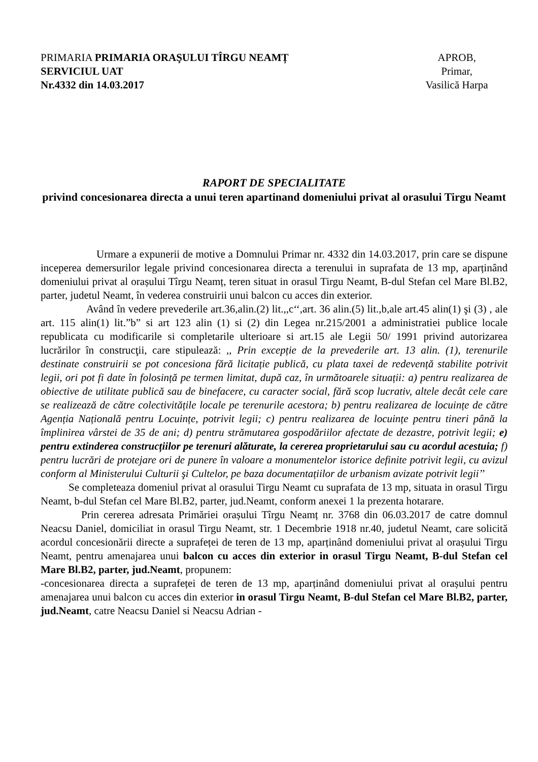PRIMARIA PRIMARIA ORAŞULUI TÎRGU NEAMȚ
SERVICIUL UAT
Nr.4332 din 14.03.2017
APROB,
Primar,
Vasilică Harpa
RAPORT DE SPECIALITATE
privind concesionarea directa a unui teren apartinand domeniului privat al orasului Tirgu Neamt
Urmare a expunerii de motive a Domnului Primar nr. 4332 din 14.03.2017, prin care se dispune inceperea demersurilor legale privind concesionarea directa a terenului in suprafata de 13 mp, aparținând domeniului privat al orașului Tîrgu Neamț, teren situat in orasul Tirgu Neamt, B-dul Stefan cel Mare Bl.B2, parter, judetul Neamt, în vederea construirii unui balcon cu acces din exterior.
Având în vedere prevederile art.36,alin.(2) lit.,,c‘‘,art. 36 alin.(5) lit.,b,ale art.45 alin(1) şi (3) , ale art. 115 alin(1) lit.”b” si art 123 alin (1) si (2) din Legea nr.215/2001 a administratiei publice locale republicata cu modificarile si completarile ulterioare si art.15 ale Legii 50/ 1991 privind autorizarea lucrărilor în construcţii, care stipulează: ,, Prin excepție de la prevederile art. 13 alin. (1), terenurile destinate construirii se pot concesiona fără licitație publică, cu plata taxei de redevență stabilite potrivit legii, ori pot fi date în folosință pe termen limitat, după caz, în următoarele situații: a) pentru realizarea de obiective de utilitate publică sau de binefacere, cu caracter social, fără scop lucrativ, altele decât cele care se realizează de către colectivitățile locale pe terenurile acestora; b) pentru realizarea de locuințe de către Agenția Națională pentru Locuințe, potrivit legii; c) pentru realizarea de locuințe pentru tineri până la împlinirea vârstei de 35 de ani; d) pentru strămutarea gospodăriilor afectate de dezastre, potrivit legii; e) pentru extinderea construcțiilor pe terenuri alăturate, la cererea proprietarului sau cu acordul acestuia; f) pentru lucrări de protejare ori de punere în valoare a monumentelor istorice definite potrivit legii, cu avizul conform al Ministerului Culturii şi Cultelor, pe baza documentațiilor de urbanism avizate potrivit legii’’
Se completeaza domeniul privat al orasului Tirgu Neamt cu suprafata de 13 mp, situata in orasul Tirgu Neamt, b-dul Stefan cel Mare Bl.B2, parter, jud.Neamt, conform anexei 1 la prezenta hotarare.
Prin cererea adresata Primăriei orașului Tîrgu Neamț nr. 3768 din 06.03.2017 de catre domnul Neacsu Daniel, domiciliat in orasul Tirgu Neamt, str. 1 Decembrie 1918 nr.40, judetul Neamt, care solicită acordul concesionării directe a suprafeței de teren de 13 mp, aparținând domeniului privat al orașului Tirgu Neamt, pentru amenajarea unui balcon cu acces din exterior in orasul Tirgu Neamt, B-dul Stefan cel Mare Bl.B2, parter, jud.Neamt, propunem:
-concesionarea directa a suprafeței de teren de 13 mp, aparținând domeniului privat al orașului pentru amenajarea unui balcon cu acces din exterior in orasul Tirgu Neamt, B-dul Stefan cel Mare Bl.B2, parter, jud.Neamt, catre Neacsu Daniel si Neacsu Adrian -